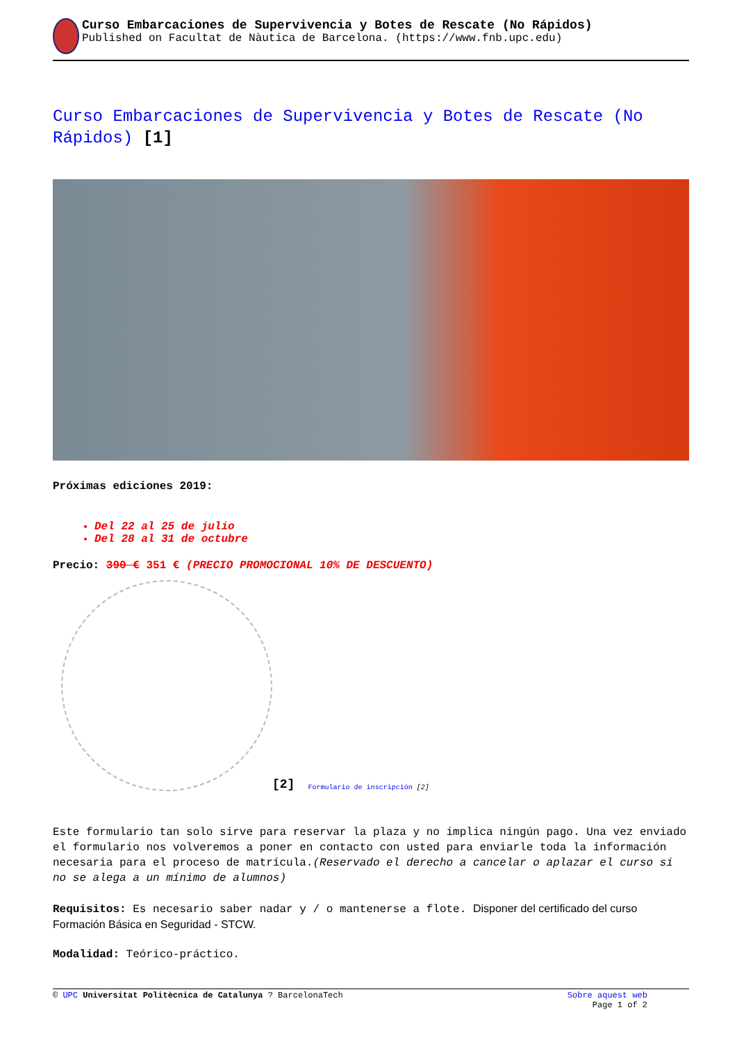Curso Embarcaciones de Supervivencia y Botes de Rescate (No Rápidos)
Published on Facultat de Nàutica de Barcelona. (https://www.fnb.upc.edu)
Curso Embarcaciones de Supervivencia y Botes de Rescate (No Rápidos) [1]
Próximas ediciones 2019:
Del 22 al 25 de julio
Del 28 al 31 de octubre
Precio: 390 € 351 € (PRECIO PROMOCIONAL 10% DE DESCUENTO)
[2] Formulario de inscripción [2]
Este formulario tan solo sirve para reservar la plaza y no implica ningún pago. Una vez enviado el formulario nos volveremos a poner en contacto con usted para enviarle toda la información necesaria para el proceso de matrícula.(Reservado el derecho a cancelar o aplazar el curso si no se alega a un mínimo de alumnos)
Requisitos: Es necesario saber nadar y / o mantenerse a flote. Disponer del certificado del curso Formación Básica en Seguridad - STCW.
Modalidad: Teórico-práctico.
© UPC Universitat Politècnica de Catalunya ? BarcelonaTech Sobre aquest web
Page 1 of 2